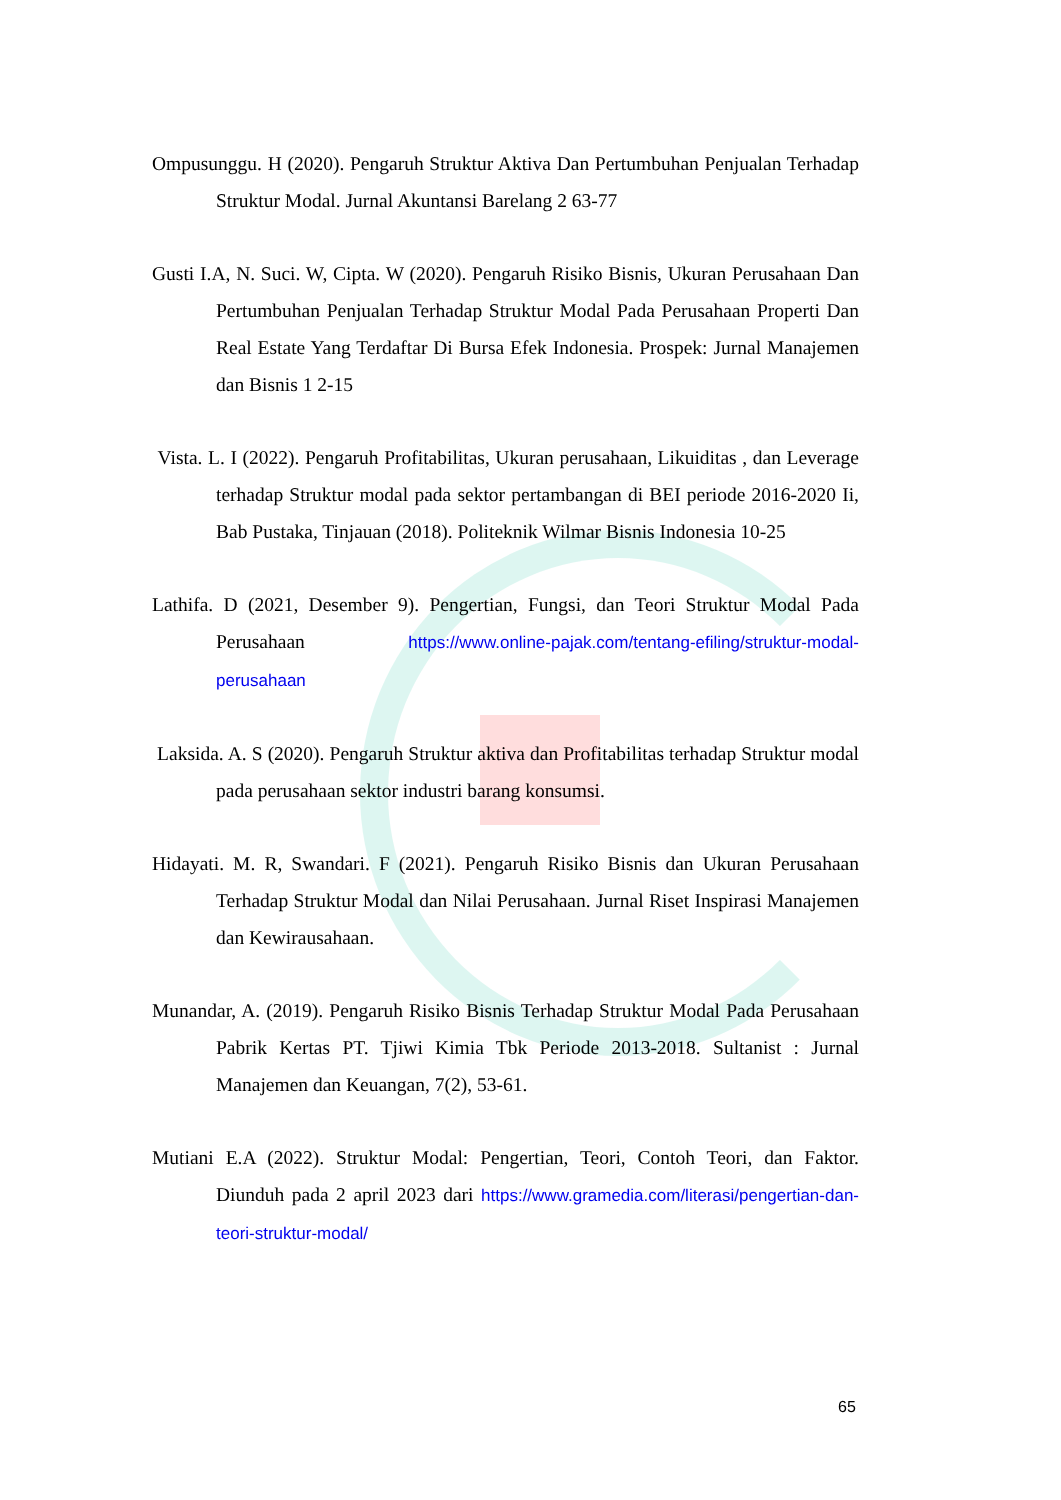Ompusunggu. H (2020). Pengaruh Struktur Aktiva Dan Pertumbuhan Penjualan Terhadap Struktur Modal. Jurnal Akuntansi Barelang 2 63-77
Gusti I.A, N. Suci. W, Cipta. W (2020). Pengaruh Risiko Bisnis, Ukuran Perusahaan Dan Pertumbuhan Penjualan Terhadap Struktur Modal Pada Perusahaan Properti Dan Real Estate Yang Terdaftar Di Bursa Efek Indonesia. Prospek: Jurnal Manajemen dan Bisnis 1 2-15
Vista. L. I (2022). Pengaruh Profitabilitas, Ukuran perusahaan, Likuiditas , dan Leverage terhadap Struktur modal pada sektor pertambangan di BEI periode 2016-2020 Ii, Bab Pustaka, Tinjauan (2018). Politeknik Wilmar Bisnis Indonesia 10-25
Lathifa. D (2021, Desember 9). Pengertian, Fungsi, dan Teori Struktur Modal Pada Perusahaan https://www.online-pajak.com/tentang-efiling/struktur-modal-perusahaan
Laksida. A. S (2020). Pengaruh Struktur aktiva dan Profitabilitas terhadap Struktur modal pada perusahaan sektor industri barang konsumsi.
Hidayati. M. R, Swandari. F (2021). Pengaruh Risiko Bisnis dan Ukuran Perusahaan Terhadap Struktur Modal dan Nilai Perusahaan. Jurnal Riset Inspirasi Manajemen dan Kewirausahaan.
Munandar, A. (2019). Pengaruh Risiko Bisnis Terhadap Struktur Modal Pada Perusahaan Pabrik Kertas PT. Tjiwi Kimia Tbk Periode 2013-2018. Sultanist : Jurnal Manajemen dan Keuangan, 7(2), 53-61.
Mutiani E.A (2022). Struktur Modal: Pengertian, Teori, Contoh Teori, dan Faktor. Diunduh pada 2 april 2023 dari https://www.gramedia.com/literasi/pengertian-dan-teori-struktur-modal/
65